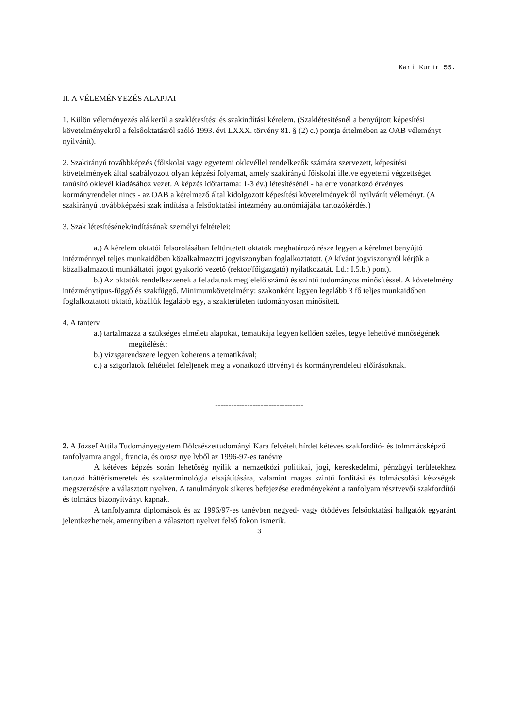Kari Kurír 55.
II. A VÉLEMÉNYEZÉS ALAPJAI
1. Külön véleményezés alá kerül a szaklétesítési és szakindítási kérelem. (Szaklétesítésnél a benyújtott képesítési követelményekről a felsőoktatásról szóló 1993. évi LXXX. törvény 81. § (2) c.) pontja értelmében az OAB véleményt nyilvánít).
2. Szakirányú továbbképzés (főiskolai vagy egyetemi oklevéllel rendelkezők számára szervezett, képesítési követelmények által szabályozott olyan képzési folyamat, amely szakirányú főiskolai illetve egyetemi végzettséget tanúsító oklevél kiadásához vezet. A képzés időtartama: 1-3 év.) létesítésénél - ha erre vonatkozó érvényes kormányrendelet nincs - az OAB a kérelmező által kidolgozott képesítési követelményekről nyilvánít véleményt. (A szakirányú továbbképzési szak indítása a felsőoktatási intézmény autonómiájába tartozókérdés.)
3. Szak létesítésének/indításának személyi feltételei:
a.) A kérelem oktatói felsorolásában feltüntetett oktatók meghatározó része legyen a kérelmet benyújtó intézménnyel teljes munkaidőben közalkalmazotti jogviszonyban foglalkoztatott. (A kívánt jogviszonyról kérjük a közalkalmazotti munkáltatói jogot gyakorló vezető (rektor/főigazgató) nyilatkozatát. Ld.: I.5.b.) pont).
b.) Az oktatók rendelkezzenek a feladatnak megfelelő számú és szintű tudományos minősítéssel. A követelmény intézménytípus-függő és szakfüggő. Minimumkövetelmény: szakonként legyen legalább 3 fő teljes munkaidőben foglalkoztatott oktató, közülük legalább egy, a szakterületen tudományosan minősített.
4. A tanterv
a.) tartalmazza a szükséges elméleti alapokat, tematikája legyen kellően széles, tegye lehetővé minőségének megítélését;
b.) vizsgarendszere legyen koherens a tematikával;
c.) a szigorlatok feltételei feleljenek meg a vonatkozó törvényi és kormányrendeleti előírásoknak.
---------------------------------
2. A József Attila Tudományegyetem Bölcsészettudományi Kara felvételt hírdet kétéves szakfordító- és tolmmácsképző tanfolyamra angol, francia, és orosz nye lvből az 1996-97-es tanévre
A kétéves képzés során lehetőség nyílik a nemzetközi politikai, jogi, kereskedelmi, pénzügyi területekhez tartozó háttérismeretek és szakterminológia elsajátítására, valamint magas szintű fordítási és tolmácsolási készségek megszerzésére a választott nyelven. A tanulmányok sikeres befejezése eredményeként a tanfolyam résztvevői szakfordítói és tolmács bizonyítványt kapnak.
A tanfolyamra diplomások és az 1996/97-es tanévben negyed- vagy ötödéves felsőoktatási hallgatók egyaránt jelentkezhetnek, amennyiben a választott nyelvet felső fokon ismerik.
3